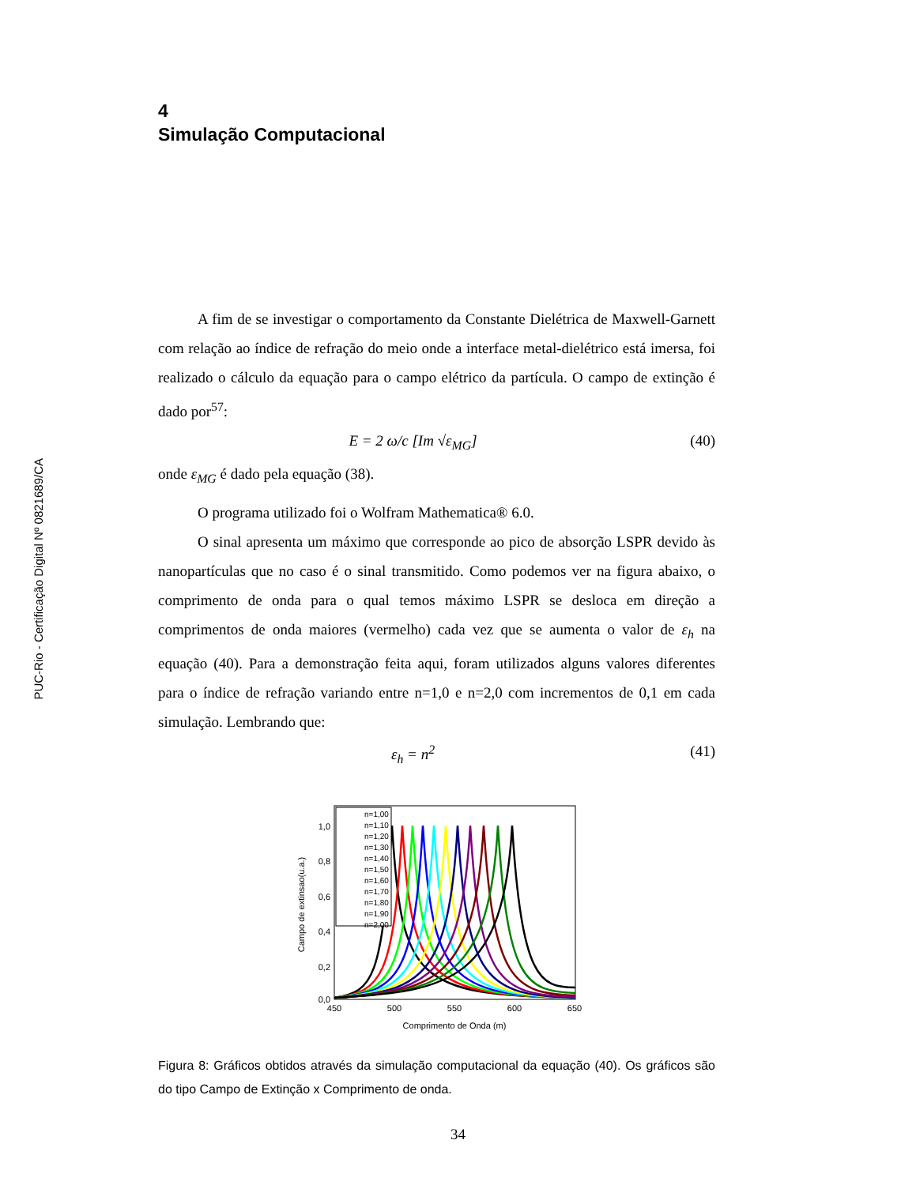PUC-Rio - Certificação Digital Nº 0821689/CA
4
Simulação Computacional
A fim de se investigar o comportamento da Constante Dielétrica de Maxwell-Garnett com relação ao índice de refração do meio onde a interface metal-dielétrico está imersa, foi realizado o cálculo da equação para o campo elétrico da partícula. O campo de extinção é dado por<sup>57</sup>:
E = 2 ω/c [Im √ε<sub>MG</sub>] (40)
onde ε<sub>MG</sub> é dado pela equação (38).
O programa utilizado foi o Wolfram Mathematica® 6.0.
O sinal apresenta um máximo que corresponde ao pico de absorção LSPR devido às nanopartículas que no caso é o sinal transmitido. Como podemos ver na figura abaixo, o comprimento de onda para o qual temos máximo LSPR se desloca em direção a comprimentos de onda maiores (vermelho) cada vez que se aumenta o valor de ε<sub>h</sub> na equação (40). Para a demonstração feita aqui, foram utilizados alguns valores diferentes para o índice de refração variando entre n=1,0 e n=2,0 com incrementos de 0,1 em cada simulação. Lembrando que:
ε<sub>h</sub> = n<sup>2</sup> (41)
1,0
0,8
0,6
0,4
0,2
0,0
450
500
550
600
650
Comprimento de Onda (m)
Campo de extinsao(u.a.)
n=1,00
n=1,10
n=1,20
n=1,30
n=1,40
n=1,50
n=1,60
n=1,70
n=1,80
n=1,90
n=2,00
Figura 8: Gráficos obtidos através da simulação computacional da equação (40). Os gráficos são do tipo Campo de Extinção x Comprimento de onda.
34